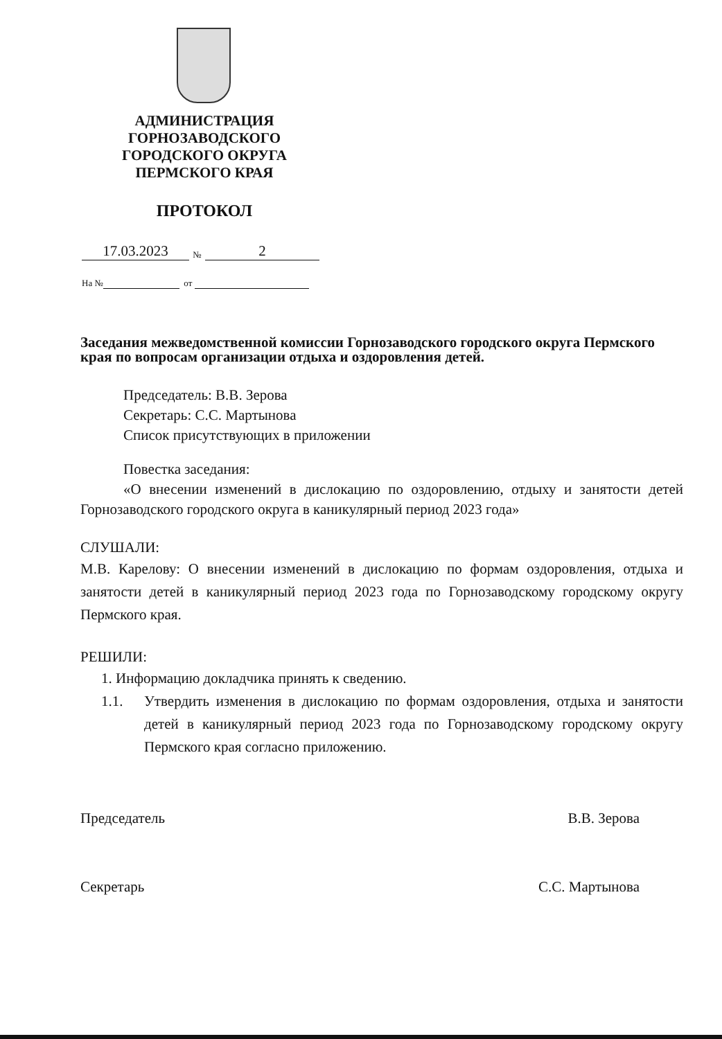АДМИНИСТРАЦИЯ
ГОРНОЗАВОДСКОГО
ГОРОДСКОГО ОКРУГА
ПЕРМСКОГО КРАЯ
ПРОТОКОЛ
17.03.2023 № 2
На № от
Заседания межведомственной комиссии Горнозаводского городского округа Пермского края по вопросам организации отдыха и оздоровления детей.
Председатель: В.В. Зерова
Секретарь: С.С. Мартынова
Список присутствующих в приложении
Повестка заседания:
«О внесении изменений в дислокацию по оздоровлению, отдыху и занятости детей Горнозаводского городского округа в каникулярный период 2023 года»
СЛУШАЛИ:
М.В. Карелову: О внесении изменений в дислокацию по формам оздоровления, отдыха и занятости детей в каникулярный период 2023 года по Горнозаводскому городскому округу Пермского края.
РЕШИЛИ:
1. Информацию докладчика принять к сведению.
1.1. Утвердить изменения в дислокацию по формам оздоровления, отдыха и занятости детей в каникулярный период 2023 года по Горнозаводскому городскому округу Пермского края согласно приложению.
Председатель В.В. Зерова
Секретарь С.С. Мартынова